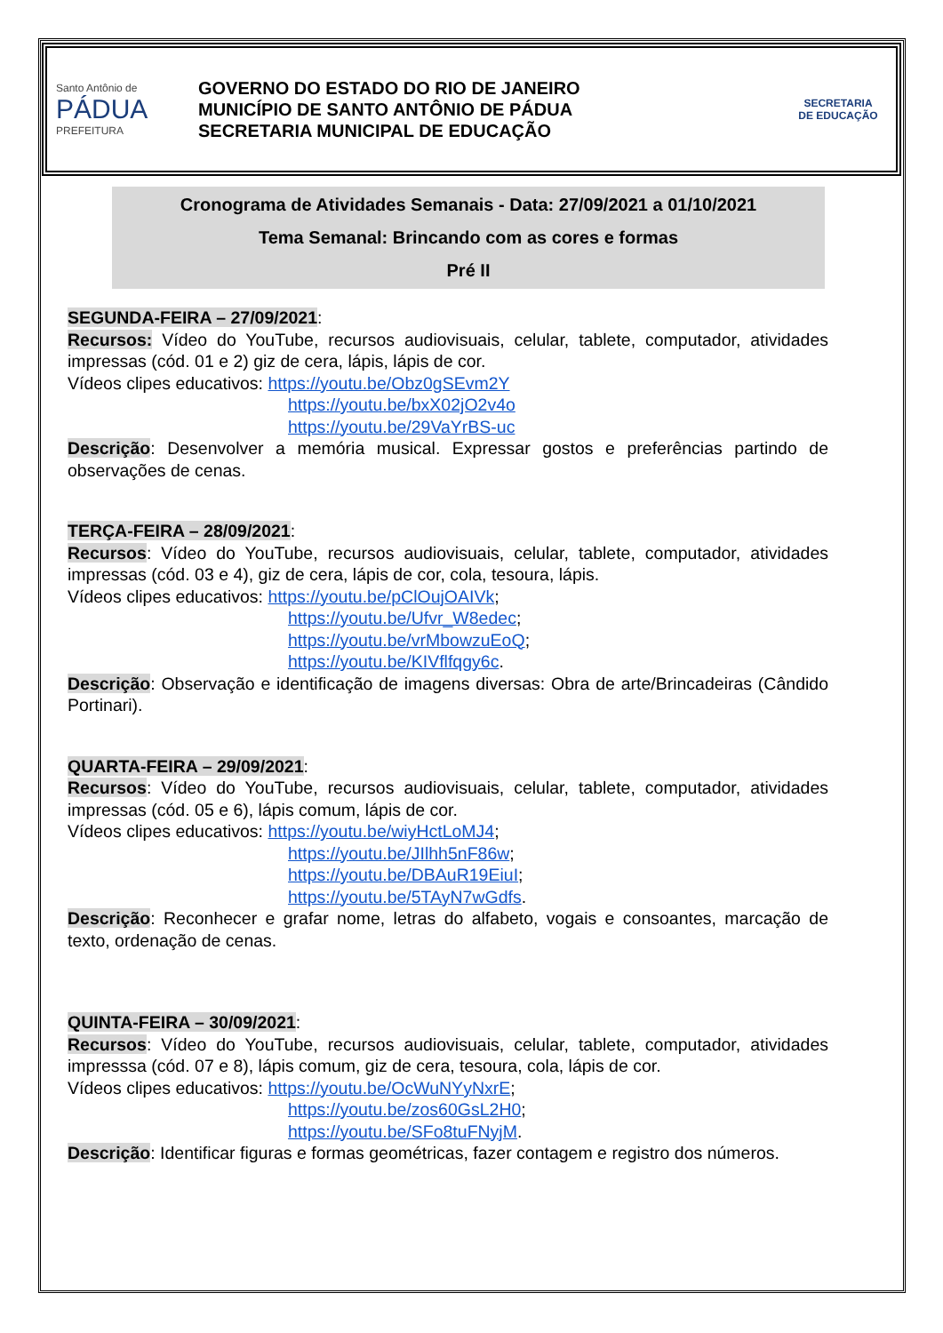Santo Antônio de
PÁDUA
PREFEITURA
GOVERNO DO ESTADO DO RIO DE JANEIRO
MUNICÍPIO DE SANTO ANTÔNIO DE PÁDUA
SECRETARIA MUNICIPAL DE EDUCAÇÃO
SECRETARIA
DE EDUCAÇÃO
Cronograma de Atividades Semanais - Data: 27/09/2021 a 01/10/2021
Tema Semanal: Brincando com as cores e formas
Pré II
SEGUNDA-FEIRA – 27/09/2021:
Recursos: Vídeo do YouTube, recursos audiovisuais, celular, tablete, computador, atividades impressas (cód. 01 e 2) giz de cera, lápis, lápis de cor.
Vídeos clipes educativos: https://youtu.be/Obz0gSEvm2Y
https://youtu.be/bxX02jO2v4o
https://youtu.be/29VaYrBS-uc
Descrição: Desenvolver a memória musical. Expressar gostos e preferências partindo de observações de cenas.
TERÇA-FEIRA – 28/09/2021:
Recursos: Vídeo do YouTube, recursos audiovisuais, celular, tablete, computador, atividades impressas (cód. 03 e 4), giz de cera, lápis de cor, cola, tesoura, lápis.
Vídeos clipes educativos: https://youtu.be/pClOujOAIVk;
https://youtu.be/Ufvr_W8edec;
https://youtu.be/vrMbowzuEoQ;
https://youtu.be/KIVflfqgy6c.
Descrição: Observação e identificação de imagens diversas: Obra de arte/Brincadeiras (Cândido Portinari).
QUARTA-FEIRA – 29/09/2021:
Recursos: Vídeo do YouTube, recursos audiovisuais, celular, tablete, computador, atividades impressas (cód. 05 e 6), lápis comum, lápis de cor.
Vídeos clipes educativos: https://youtu.be/wiyHctLoMJ4;
https://youtu.be/JIlhh5nF86w;
https://youtu.be/DBAuR19EiuI;
https://youtu.be/5TAyN7wGdfs.
Descrição: Reconhecer e grafar nome, letras do alfabeto, vogais e consoantes, marcação de texto, ordenação de cenas.
QUINTA-FEIRA – 30/09/2021:
Recursos: Vídeo do YouTube, recursos audiovisuais, celular, tablete, computador, atividades impresssa (cód. 07 e 8), lápis comum, giz de cera, tesoura, cola, lápis de cor.
Vídeos clipes educativos: https://youtu.be/OcWuNYyNxrE;
https://youtu.be/zos60GsL2H0;
https://youtu.be/SFo8tuFNyjM.
Descrição: Identificar figuras e formas geométricas, fazer contagem e registro dos números.